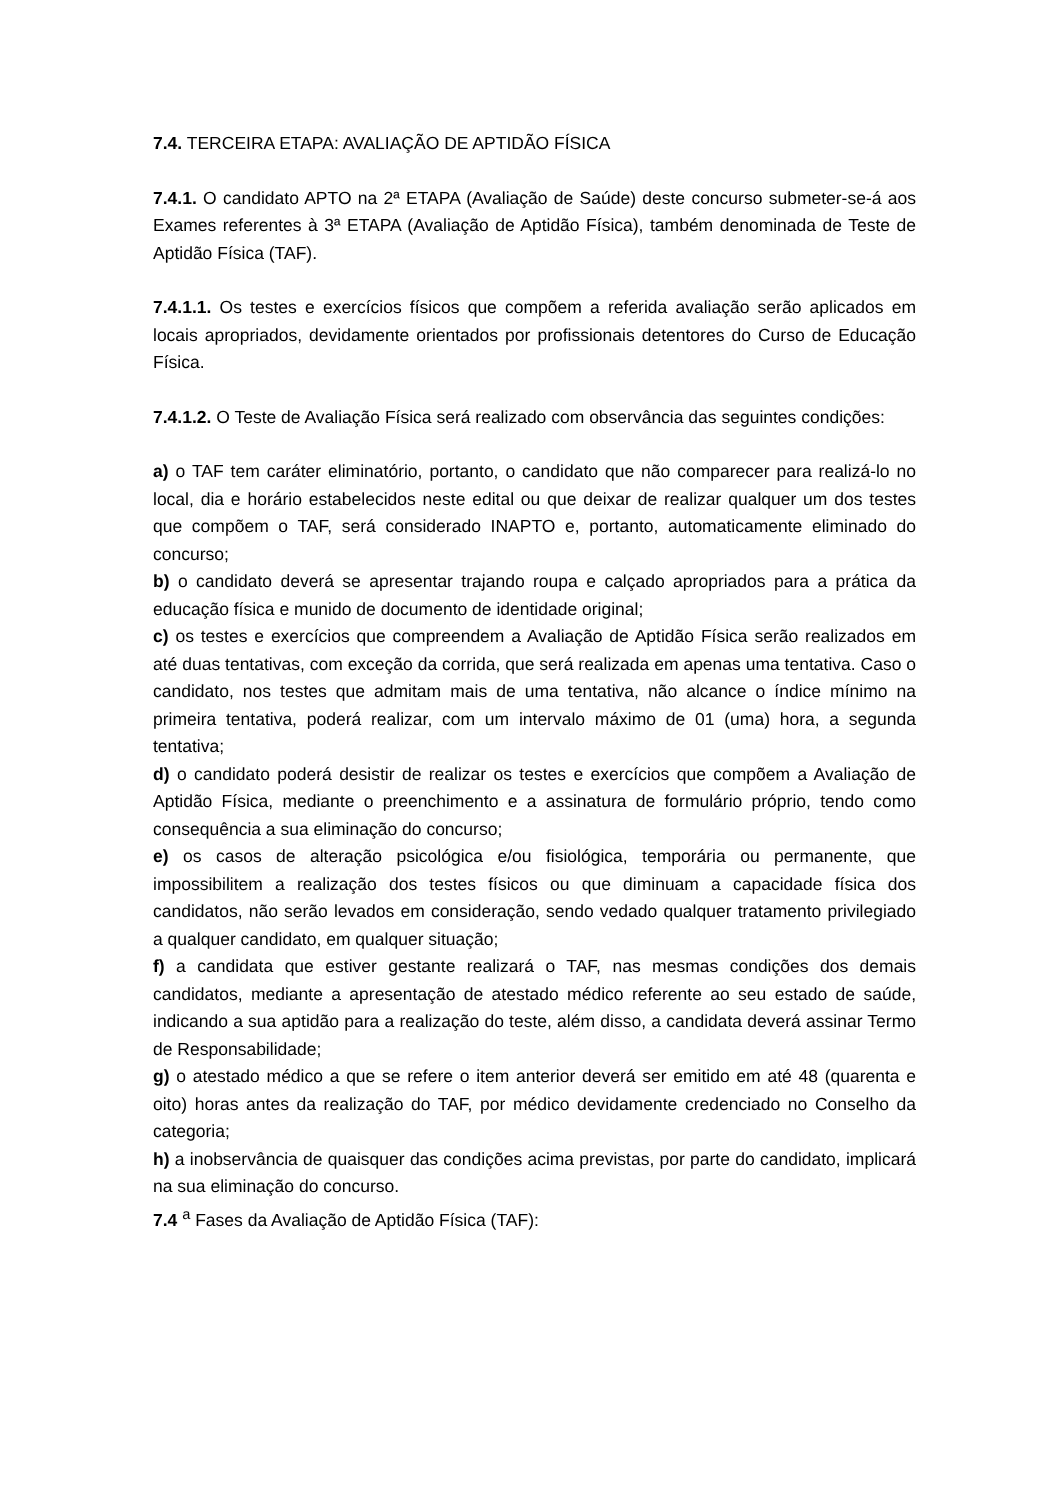7.4. TERCEIRA ETAPA: AVALIAÇÃO DE APTIDÃO FÍSICA
7.4.1. O candidato APTO na 2ª ETAPA (Avaliação de Saúde) deste concurso submeter-se-á aos Exames referentes à 3ª ETAPA (Avaliação de Aptidão Física), também denominada de Teste de Aptidão Física (TAF).
7.4.1.1. Os testes e exercícios físicos que compõem a referida avaliação serão aplicados em locais apropriados, devidamente orientados por profissionais detentores do Curso de Educação Física.
7.4.1.2. O Teste de Avaliação Física será realizado com observância das seguintes condições:
a) o TAF tem caráter eliminatório, portanto, o candidato que não comparecer para realizá-lo no local, dia e horário estabelecidos neste edital ou que deixar de realizar qualquer um dos testes que compõem o TAF, será considerado INAPTO e, portanto, automaticamente eliminado do concurso;
b) o candidato deverá se apresentar trajando roupa e calçado apropriados para a prática da educação física e munido de documento de identidade original;
c) os testes e exercícios que compreendem a Avaliação de Aptidão Física serão realizados em até duas tentativas, com exceção da corrida, que será realizada em apenas uma tentativa. Caso o candidato, nos testes que admitam mais de uma tentativa, não alcance o índice mínimo na primeira tentativa, poderá realizar, com um intervalo máximo de 01 (uma) hora, a segunda tentativa;
d) o candidato poderá desistir de realizar os testes e exercícios que compõem a Avaliação de Aptidão Física, mediante o preenchimento e a assinatura de formulário próprio, tendo como consequência a sua eliminação do concurso;
e) os casos de alteração psicológica e/ou fisiológica, temporária ou permanente, que impossibilitem a realização dos testes físicos ou que diminuam a capacidade física dos candidatos, não serão levados em consideração, sendo vedado qualquer tratamento privilegiado a qualquer candidato, em qualquer situação;
f) a candidata que estiver gestante realizará o TAF, nas mesmas condições dos demais candidatos, mediante a apresentação de atestado médico referente ao seu estado de saúde, indicando a sua aptidão para a realização do teste, além disso, a candidata deverá assinar Termo de Responsabilidade;
g) o atestado médico a que se refere o item anterior deverá ser emitido em até 48 (quarenta e oito) horas antes da realização do TAF, por médico devidamente credenciado no Conselho da categoria;
h) a inobservância de quaisquer das condições acima previstas, por parte do candidato, implicará na sua eliminação do concurso.
7.4 <sup>a</sup> Fases da Avaliação de Aptidão Física (TAF):